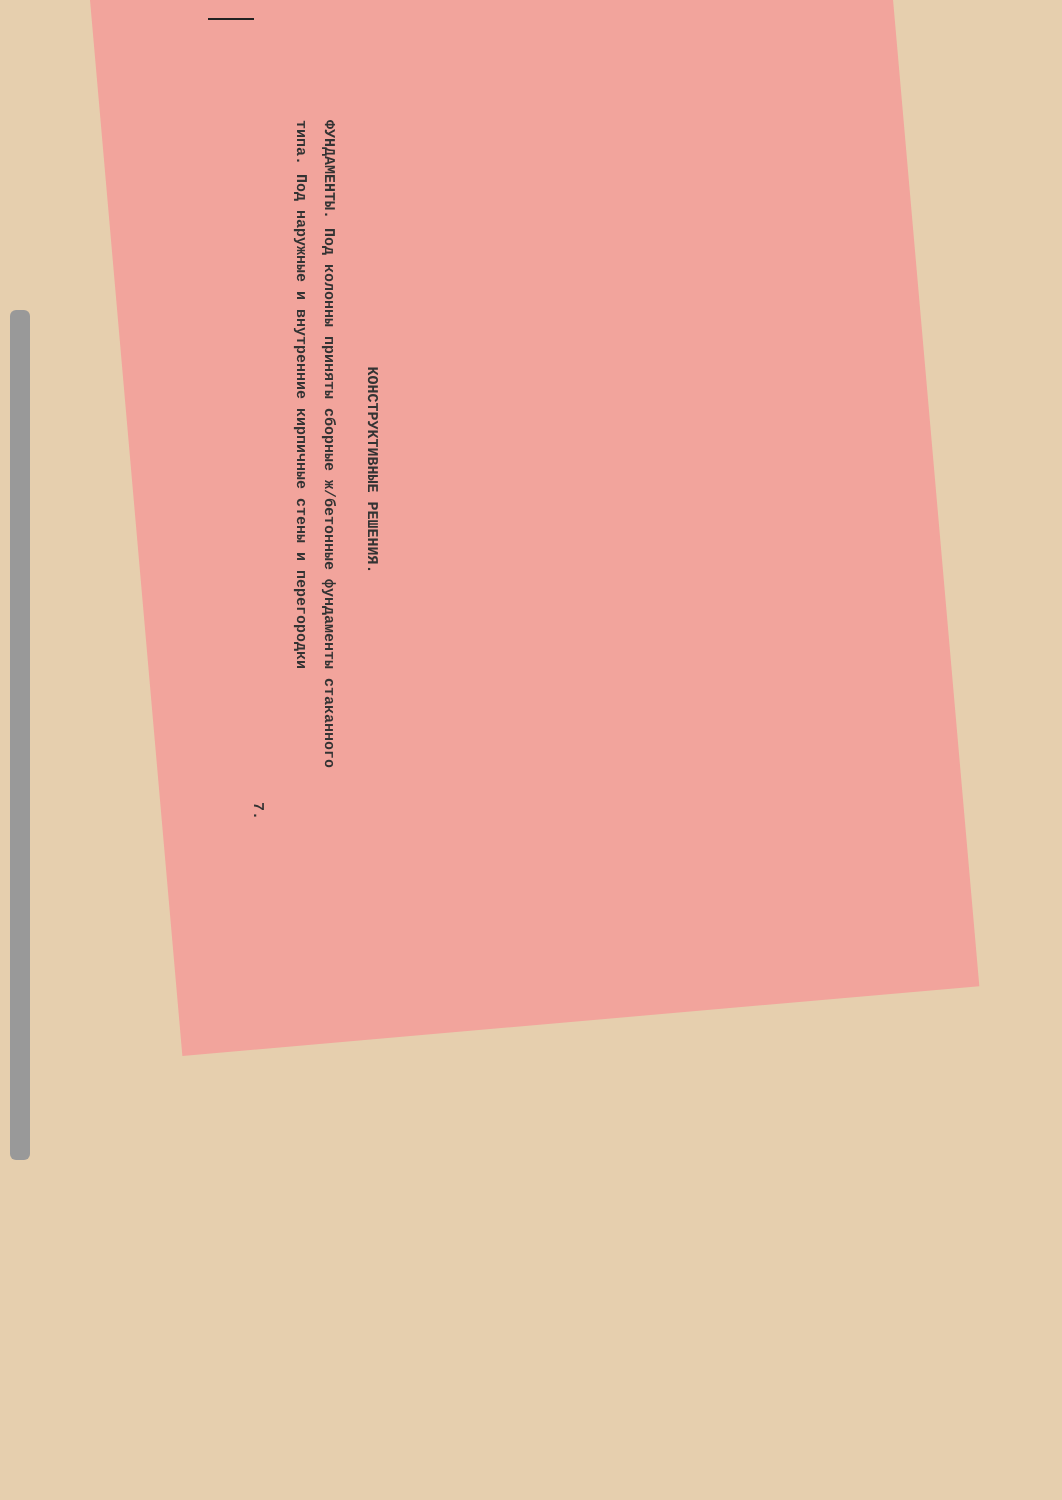КОНСТРУКТИВНЫЕ РЕШЕНИЯ.
ФУНДАМЕНТЫ. Под колонны приняты сборные ж/бетонные фун­даменты стаканного типа. Под наружные и внутренние кирпичные стены и перегородки
7.